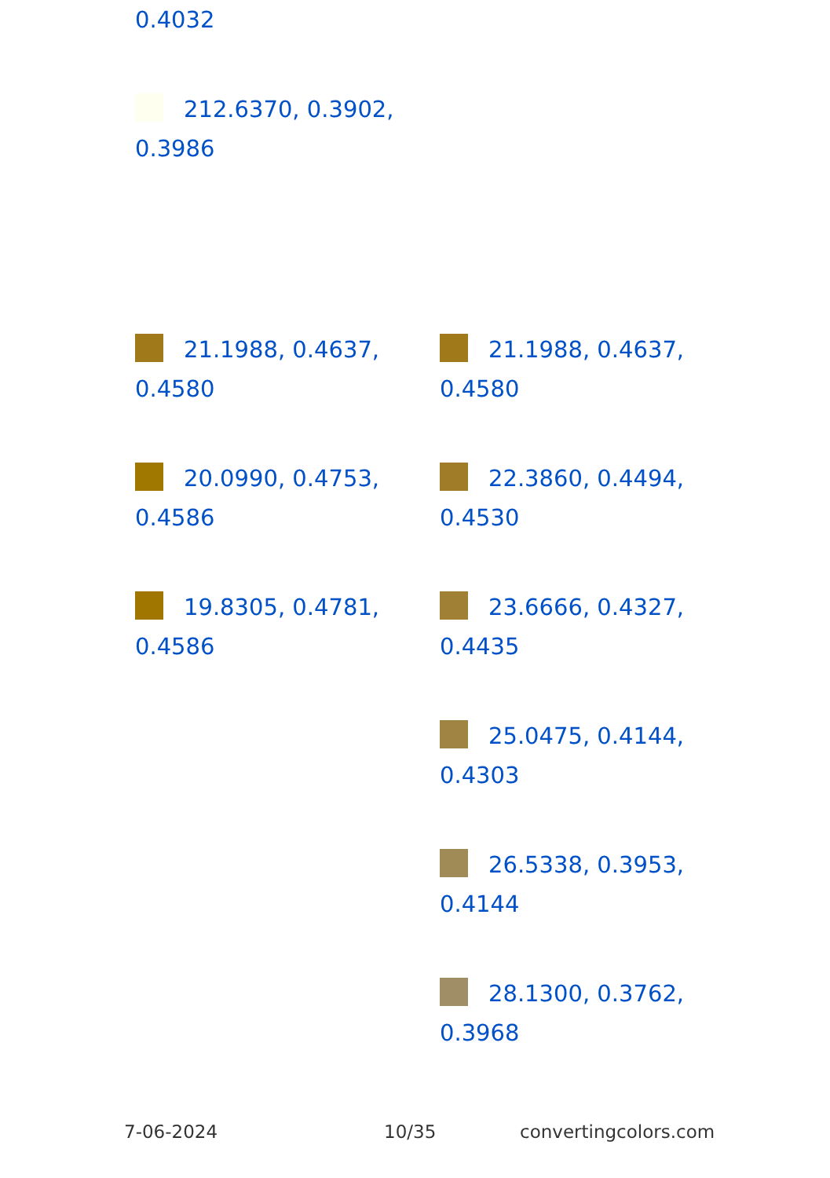0.4032
212.6370, 0.3902, 0.3986
21.1988, 0.4637, 0.4580
21.1988, 0.4637, 0.4580
20.0990, 0.4753, 0.4586
22.3860, 0.4494, 0.4530
19.8305, 0.4781, 0.4586
23.6666, 0.4327, 0.4435
25.0475, 0.4144, 0.4303
26.5338, 0.3953, 0.4144
28.1300, 0.3762, 0.3968
7-06-2024 10/35 convertingcolors.com